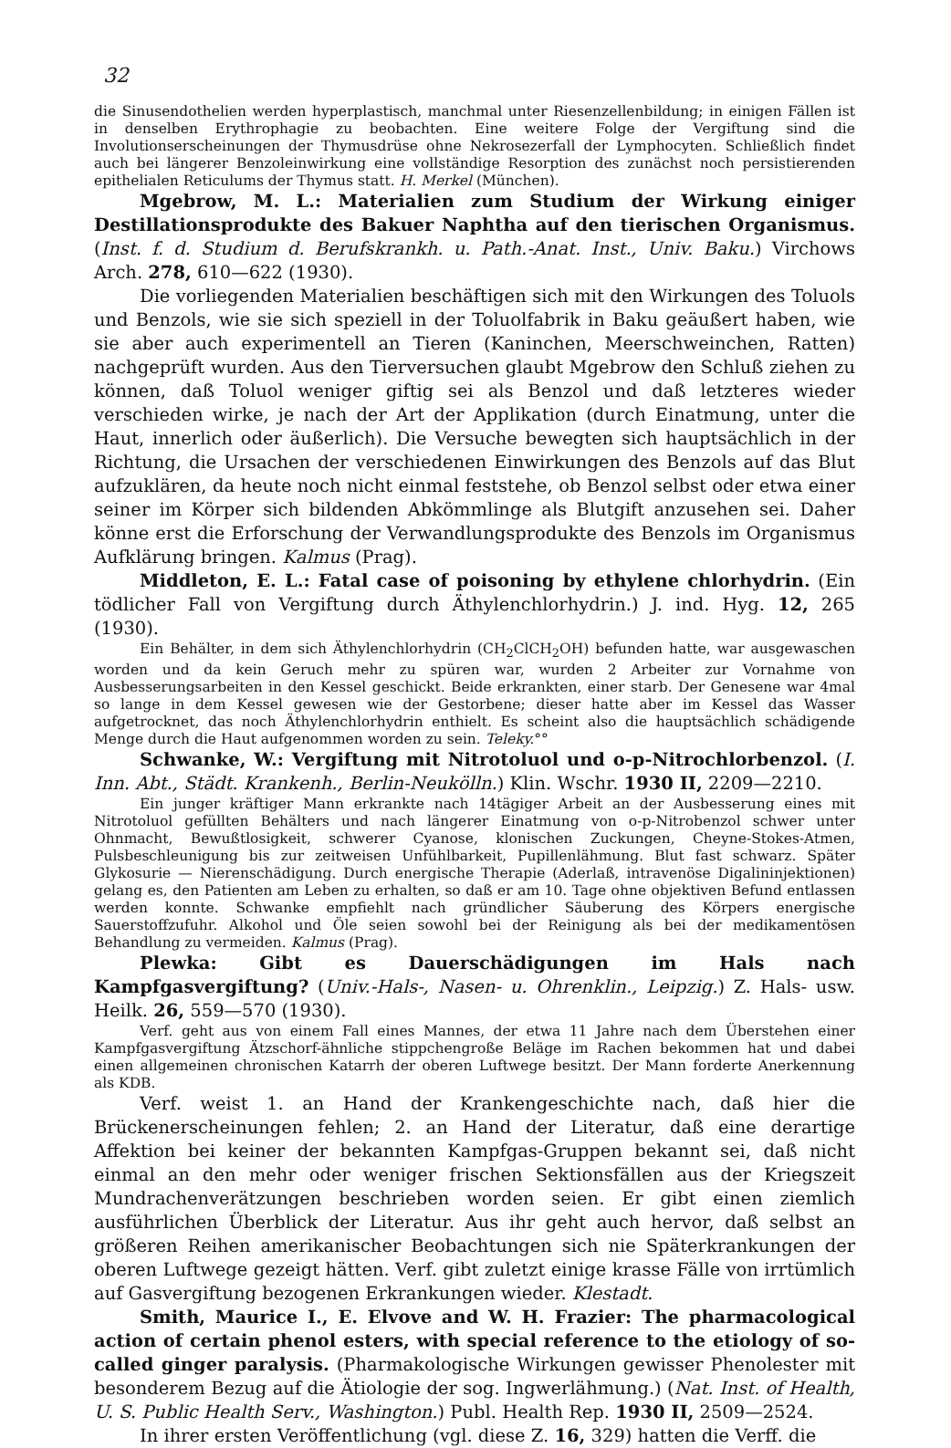32
die Sinusendothelien werden hyperplastisch, manchmal unter Riesenzellenbildung; in einigen Fällen ist in denselben Erythrophagie zu beobachten. Eine weitere Folge der Vergiftung sind die Involutionserscheinungen der Thymusdrüse ohne Nekrosezerfall der Lymphocyten. Schließlich findet auch bei längerer Benzoleinwirkung eine vollständige Resorption des zunächst noch persistierenden epithelialen Reticulums der Thymus statt. H. Merkel (München).
Mgebrow, M. L.: Materialien zum Studium der Wirkung einiger Destillationsprodukte des Bakuer Naphtha auf den tierischen Organismus. (Inst. f. d. Studium d. Berufskrankh. u. Path.-Anat. Inst., Univ. Baku.) Virchows Arch. 278, 610—622 (1930).
Die vorliegenden Materialien beschäftigen sich mit den Wirkungen des Toluols und Benzols, wie sie sich speziell in der Toluolfabrik in Baku geäußert haben, wie sie aber auch experimentell an Tieren (Kaninchen, Meerschweinchen, Ratten) nachgeprüft wurden. Aus den Tierversuchen glaubt Mgebrow den Schluß ziehen zu können, daß Toluol weniger giftig sei als Benzol und daß letzteres wieder verschieden wirke, je nach der Art der Applikation (durch Einatmung, unter die Haut, innerlich oder äußerlich). Die Versuche bewegten sich hauptsächlich in der Richtung, die Ursachen der verschiedenen Einwirkungen des Benzols auf das Blut aufzuklären, da heute noch nicht einmal feststehe, ob Benzol selbst oder etwa einer seiner im Körper sich bildenden Abkömmlinge als Blutgift anzusehen sei. Daher könne erst die Erforschung der Verwandlungsprodukte des Benzols im Organismus Aufklärung bringen. Kalmus (Prag).
Middleton, E. L.: Fatal case of poisoning by ethylene chlorhydrin. (Ein tödlicher Fall von Vergiftung durch Äthylenchlorhydrin.) J. ind. Hyg. 12, 265 (1930).
Ein Behälter, in dem sich Äthylenchlorhydrin (CH<sub>2</sub>ClCH<sub>2</sub>OH) befunden hatte, war ausgewaschen worden und da kein Geruch mehr zu spüren war, wurden 2 Arbeiter zur Vornahme von Ausbesserungsarbeiten in den Kessel geschickt. Beide erkrankten, einer starb. Der Genesene war 4mal so lange in dem Kessel gewesen wie der Gestorbene; dieser hatte aber im Kessel das Wasser aufgetrocknet, das noch Äthylenchlorhydrin enthielt. Es scheint also die hauptsächlich schädigende Menge durch die Haut aufgenommen worden zu sein. Teleky.°°
Schwanke, W.: Vergiftung mit Nitrotoluol und o-p-Nitrochlorbenzol. (I. Inn. Abt., Städt. Krankenh., Berlin-Neukölln.) Klin. Wschr. 1930 II, 2209—2210.
Ein junger kräftiger Mann erkrankte nach 14tägiger Arbeit an der Ausbesserung eines mit Nitrotoluol gefüllten Behälters und nach längerer Einatmung von o-p-Nitrobenzol schwer unter Ohnmacht, Bewußtlosigkeit, schwerer Cyanose, klonischen Zuckungen, Cheyne-Stokes-Atmen, Pulsbeschleunigung bis zur zeitweisen Unfühlbarkeit, Pupillenlähmung. Blut fast schwarz. Später Glykosurie — Nierenschädigung. Durch energische Therapie (Aderlaß, intravenöse Digalininjektionen) gelang es, den Patienten am Leben zu erhalten, so daß er am 10. Tage ohne objektiven Befund entlassen werden konnte. Schwanke empfiehlt nach gründlicher Säuberung des Körpers energische Sauerstoffzufuhr. Alkohol und Öle seien sowohl bei der Reinigung als bei der medikamentösen Behandlung zu vermeiden. Kalmus (Prag).
Plewka: Gibt es Dauerschädigungen im Hals nach Kampfgasvergiftung? (Univ.-Hals-, Nasen- u. Ohrenklin., Leipzig.) Z. Hals- usw. Heilk. 26, 559—570 (1930).
Verf. geht aus von einem Fall eines Mannes, der etwa 11 Jahre nach dem Überstehen einer Kampfgasvergiftung Ätzschorf-ähnliche stippchengroße Beläge im Rachen bekommen hat und dabei einen allgemeinen chronischen Katarrh der oberen Luftwege besitzt. Der Mann forderte Anerkennung als KDB.
Verf. weist 1. an Hand der Krankengeschichte nach, daß hier die Brückenerscheinungen fehlen; 2. an Hand der Literatur, daß eine derartige Affektion bei keiner der bekannten Kampfgas-Gruppen bekannt sei, daß nicht einmal an den mehr oder weniger frischen Sektionsfällen aus der Kriegszeit Mundrachenverätzungen beschrieben worden seien. Er gibt einen ziemlich ausführlichen Überblick der Literatur. Aus ihr geht auch hervor, daß selbst an größeren Reihen amerikanischer Beobachtungen sich nie Späterkrankungen der oberen Luftwege gezeigt hätten. Verf. gibt zuletzt einige krasse Fälle von irrtümlich auf Gasvergiftung bezogenen Erkrankungen wieder. Klestadt.
Smith, Maurice I., E. Elvove and W. H. Frazier: The pharmacological action of certain phenol esters, with special reference to the etiology of so-called ginger paralysis. (Pharmakologische Wirkungen gewisser Phenolester mit besonderem Bezug auf die Ätiologie der sog. Ingwerlähmung.) (Nat. Inst. of Health, U. S. Public Health Serv., Washington.) Publ. Health Rep. 1930 II, 2509—2524.
In ihrer ersten Veröffentlichung (vgl. diese Z. 16, 329) hatten die Verff. die